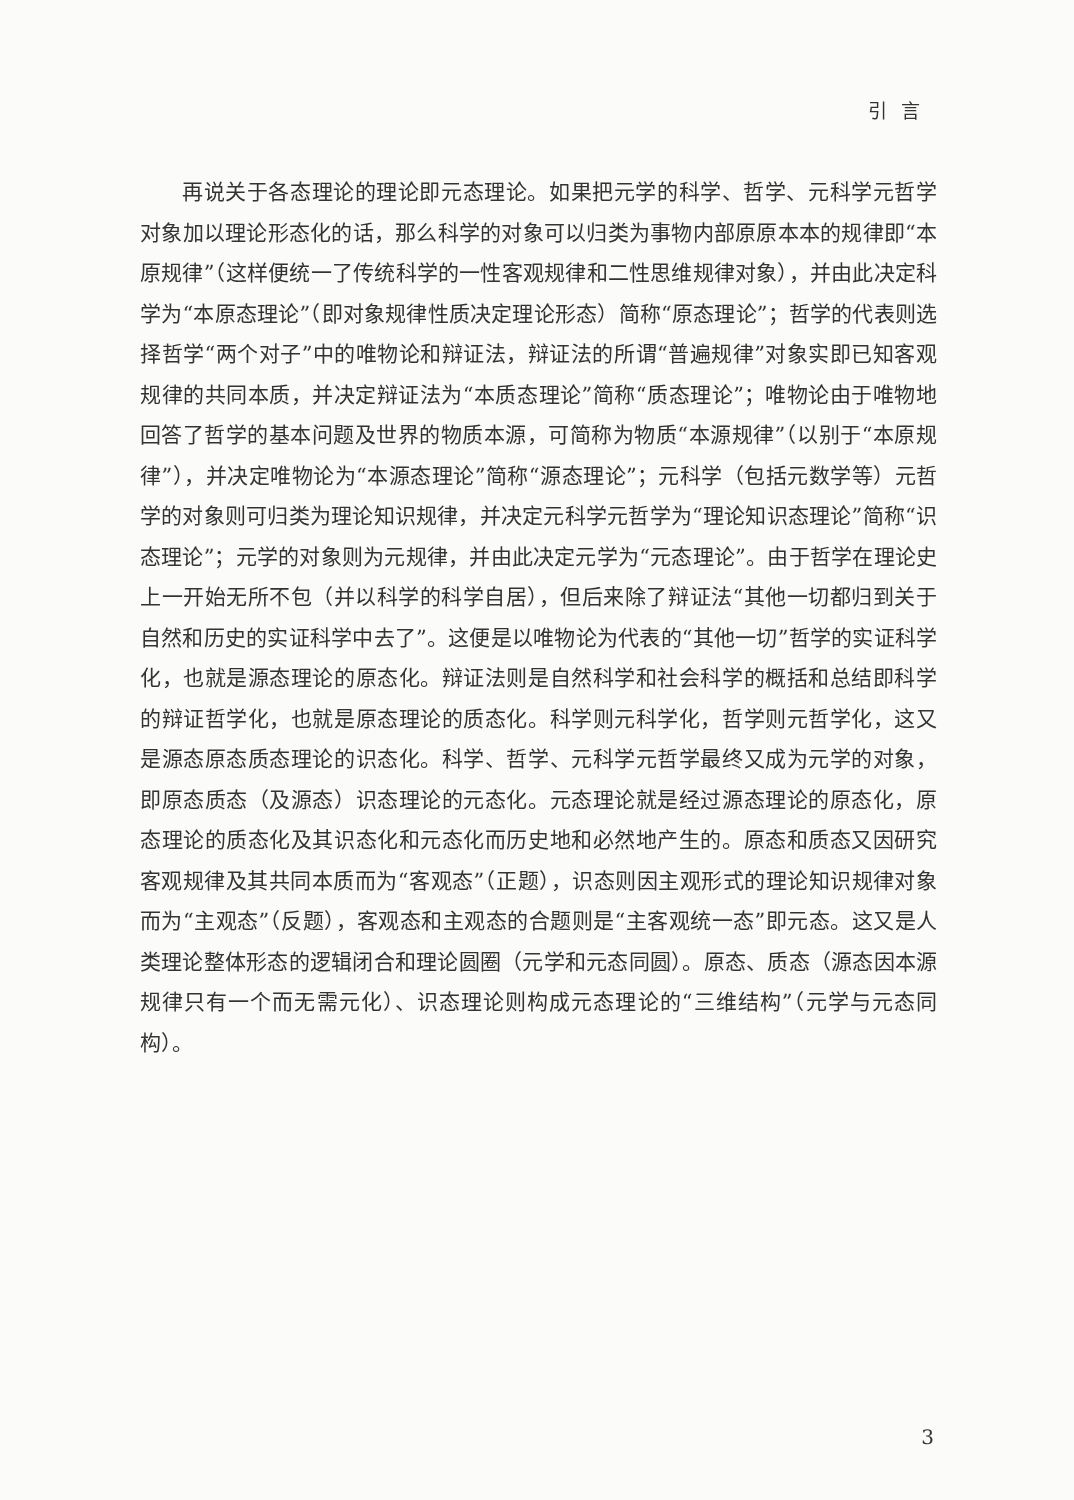引言
再说关于各态理论的理论即元态理论。如果把元学的科学、哲学、元科学元哲学对象加以理论形态化的话，那么科学的对象可以归类为事物内部原原本本的规律即“本原规律”（这样便统一了传统科学的一性客观规律和二性思维规律对象），并由此决定科学为“本原态理论”（即对象规律性质决定理论形态）简称“原态理论”；哲学的代表则选择哲学“两个对子”中的唯物论和辩证法，辩证法的所谓“普遍规律”对象实即已知客观规律的共同本质，并决定辩证法为“本质态理论”简称“质态理论”；唯物论由于唯物地回答了哲学的基本问题及世界的物质本源，可简称为物质“本源规律”（以别于“本原规律”），并决定唯物论为“本源态理论”简称“源态理论”；元科学（包括元数学等）元哲学的对象则可归类为理论知识规律，并决定元科学元哲学为“理论知识态理论”简称“识态理论”；元学的对象则为元规律，并由此决定元学为“元态理论”。由于哲学在理论史上一开始无所不包（并以科学的科学自居），但后来除了辩证法“其他一切都归到关于自然和历史的实证科学中去了”。这便是以唯物论为代表的“其他一切”哲学的实证科学化，也就是源态理论的原态化。辩证法则是自然科学和社会科学的概括和总结即科学的辩证哲学化，也就是原态理论的质态化。科学则元科学化，哲学则元哲学化，这又是源态原态质态理论的识态化。科学、哲学、元科学元哲学最终又成为元学的对象，即原态质态（及源态）识态理论的元态化。元态理论就是经过源态理论的原态化，原态理论的质态化及其识态化和元态化而历史地和必然地产生的。原态和质态又因研究客观规律及其共同本质而为“客观态”（正题），识态则因主观形式的理论知识规律对象而为“主观态”（反题），客观态和主观态的合题则是“主客观统一态”即元态。这又是人类理论整体形态的逻辑闭合和理论圆圈（元学和元态同圆）。原态、质态（源态因本源规律只有一个而无需元化）、识态理论则构成元态理论的“三维结构”（元学与元态同构）。
3